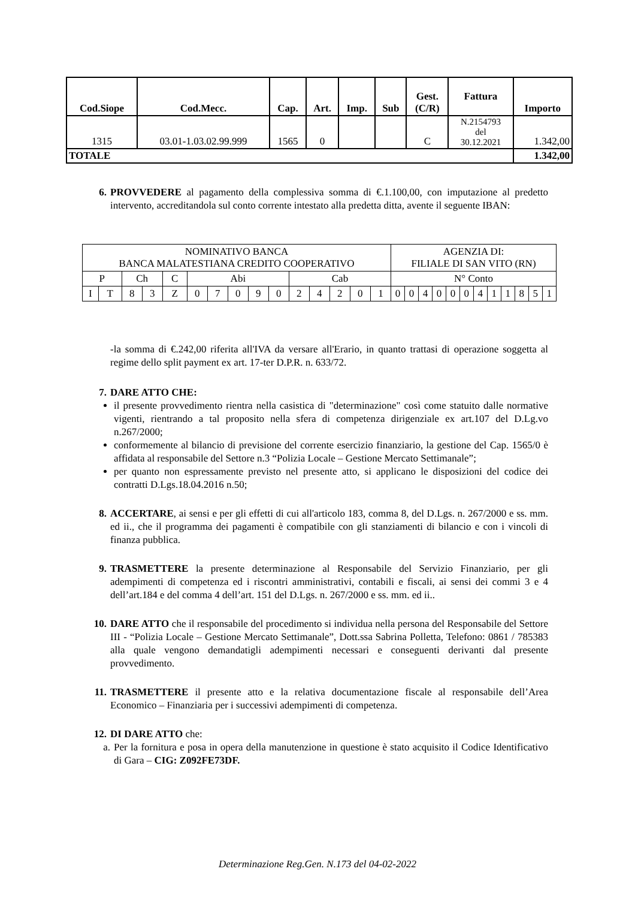| Cod.Siope | Cod.Mecc. | Cap. | Art. | Imp. | Sub | Gest. (C/R) | Fattura | Importo |
| --- | --- | --- | --- | --- | --- | --- | --- | --- |
| 1315 | 03.01-1.03.02.99.999 | 1565 | 0 | | | C | N.2154793 del 30.12.2021 | 1.342,00 |
| TOTALE | | | | | | | | 1.342,00 |
6. PROVVEDERE al pagamento della complessiva somma di €.1.100,00, con imputazione al predetto intervento, accreditandola sul conto corrente intestato alla predetta ditta, avente il seguente IBAN:
| NOMINATIVO BANCA BANCA MALATESTIANA CREDITO COOPERATIVO | | | | | | | | | | | | | | | AGENZIA DI: FILIALE DI SAN VITO (RN) | | | | | | | | | | | |
| P | | Ch | | C | Abi | | | | | Cab | | | | | N° Conto | | | | | | | | | | | |
| I | T | 8 | 3 | Z | 0 | 7 | 0 | 9 | 0 | 2 | 4 | 2 | 0 | 1 | 0 | 0 | 4 | 0 | 0 | 0 | 4 | 1 | 1 | 8 | 5 | 1 |
-la somma di €.242,00 riferita all'IVA da versare all'Erario, in quanto trattasi di operazione soggetta al regime dello split payment ex art. 17-ter D.P.R. n. 633/72.
7. DARE ATTO CHE:
il presente provvedimento rientra nella casistica di "determinazione" così come statuito dalle normative vigenti, rientrando a tal proposito nella sfera di competenza dirigenziale ex art.107 del D.Lg.vo n.267/2000;
conformemente al bilancio di previsione del corrente esercizio finanziario, la gestione del Cap. 1565/0 è affidata al responsabile del Settore n.3 “Polizia Locale – Gestione Mercato Settimanale”;
per quanto non espressamente previsto nel presente atto, si applicano le disposizioni del codice dei contratti D.Lgs.18.04.2016 n.50;
8. ACCERTARE, ai sensi e per gli effetti di cui all'articolo 183, comma 8, del D.Lgs. n. 267/2000 e ss. mm. ed ii., che il programma dei pagamenti è compatibile con gli stanziamenti di bilancio e con i vincoli di finanza pubblica.
9. TRASMETTERE la presente determinazione al Responsabile del Servizio Finanziario, per gli adempimenti di competenza ed i riscontri amministrativi, contabili e fiscali, ai sensi dei commi 3 e 4 dell’art.184 e del comma 4 dell’art. 151 del D.Lgs. n. 267/2000 e ss. mm. ed ii..
10. DARE ATTO che il responsabile del procedimento si individua nella persona del Responsabile del Settore III - “Polizia Locale – Gestione Mercato Settimanale”, Dott.ssa Sabrina Polletta, Telefono: 0861 / 785383 alla quale vengono demandatigli adempimenti necessari e conseguenti derivanti dal presente provvedimento.
11. TRASMETTERE il presente atto e la relativa documentazione fiscale al responsabile dell’Area Economico – Finanziaria per i successivi adempimenti di competenza.
12. DI DARE ATTO che:
a. Per la fornitura e posa in opera della manutenzione in questione è stato acquisito il Codice Identificativo di Gara – CIG: Z092FE73DF.
Determinazione Reg.Gen. N.173 del 04-02-2022